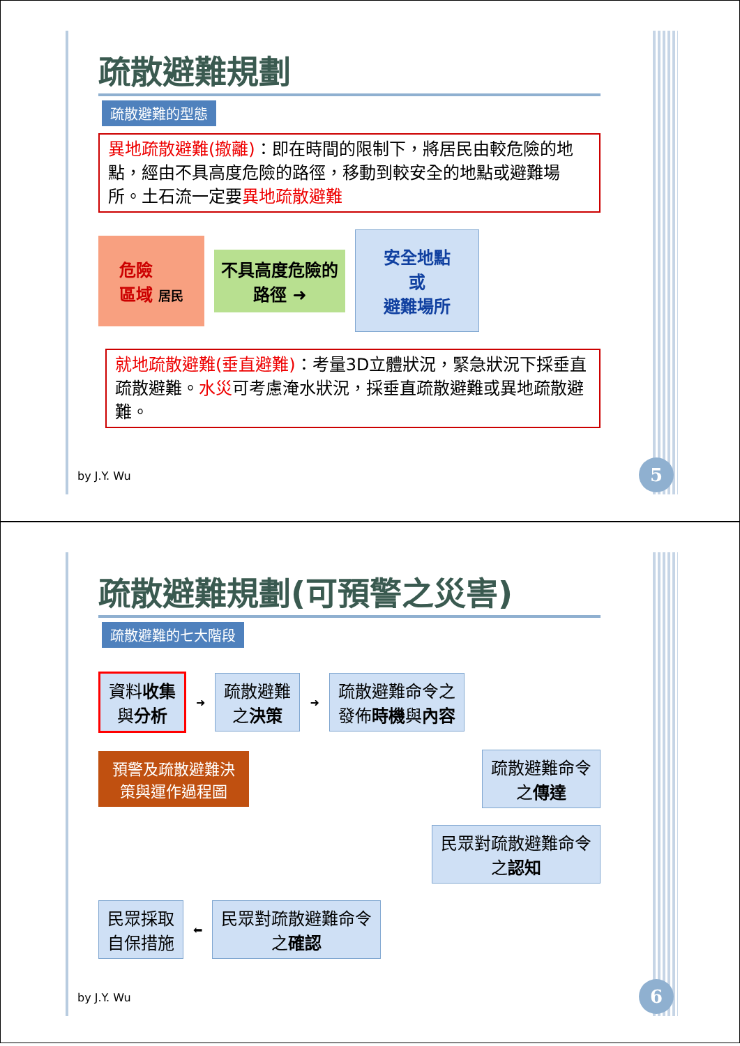疏散避難規劃
疏散避難的型態
異地疏散避難(撤離)：即在時間的限制下，將居民由較危險的地點，經由不具高度危險的路徑，移動到較安全的地點或避難場所。土石流一定要異地疏散避難
危險
區域 居民
不具高度危險的
路徑 ➜
安全地點
或
避難場所
就地疏散避難(垂直避難)：考量3D立體狀況，緊急狀況下採垂直疏散避難。水災可考慮淹水狀況，採垂直疏散避難或異地疏散避難。
by J.Y. Wu 5
疏散避難規劃(可預警之災害)
疏散避難的七大階段
資料收集
與分析
➜
疏散避難
之決策
➜
疏散避難命令之
發佈時機與內容
預警及疏散避難決
策與運作過程圖
疏散避難命令
之傳達
民眾對疏散避難命令
之認知
民眾採取
自保措施
⬅
民眾對疏散避難命令
之確認
by J.Y. Wu 6